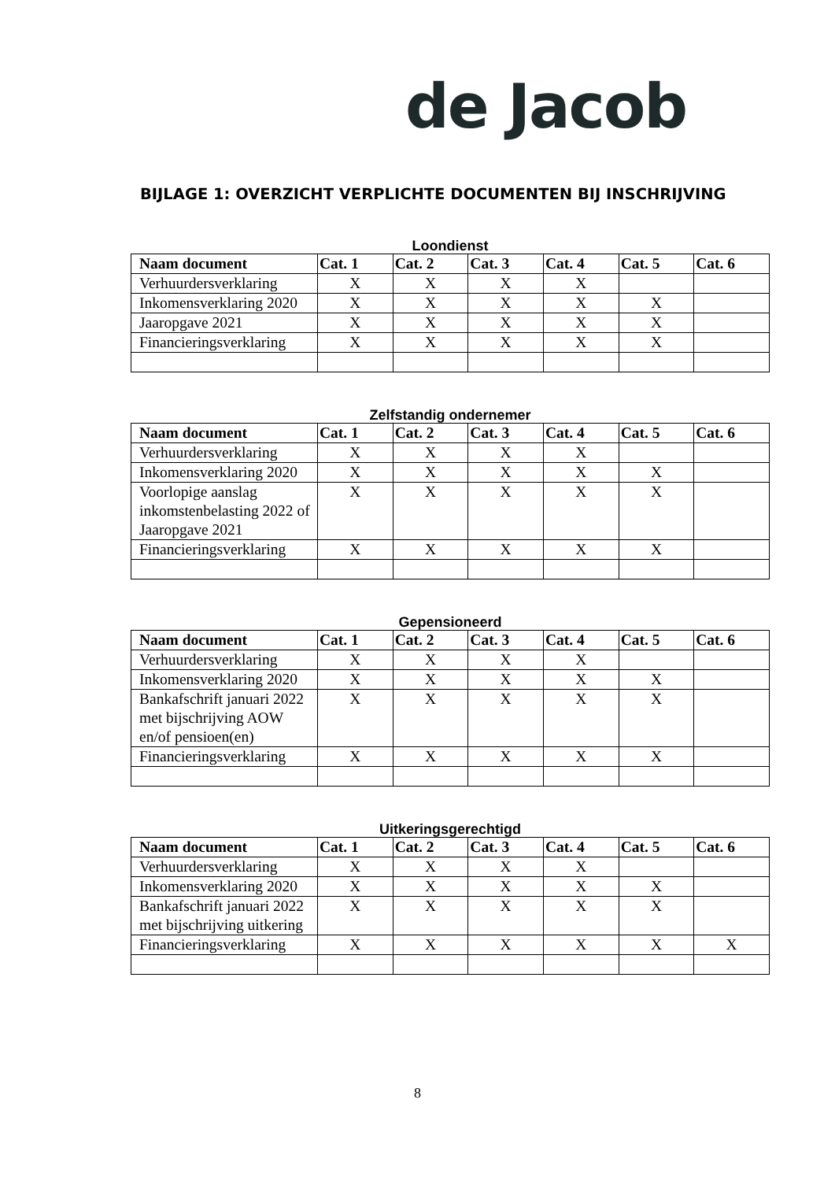de Jacob
BIJLAGE 1: OVERZICHT VERPLICHTE DOCUMENTEN BIJ INSCHRIJVING
Loondienst
| Naam document | Cat. 1 | Cat. 2 | Cat. 3 | Cat. 4 | Cat. 5 | Cat. 6 |
| --- | --- | --- | --- | --- | --- | --- |
| Verhuurdersverklaring | X | X | X | X | | |
| Inkomensverklaring 2020 | X | X | X | X | X | |
| Jaaropgave 2021 | X | X | X | X | X | |
| Financieringsverklaring | X | X | X | X | X | |
Zelfstandig ondernemer
| Naam document | Cat. 1 | Cat. 2 | Cat. 3 | Cat. 4 | Cat. 5 | Cat. 6 |
| --- | --- | --- | --- | --- | --- | --- |
| Verhuurdersverklaring | X | X | X | X | | |
| Inkomensverklaring 2020 | X | X | X | X | X | |
| Voorlopige aanslag inkomstenbelasting 2022 of Jaaropgave 2021 | X | X | X | X | X | |
| Financieringsverklaring | X | X | X | X | X | |
Gepensioneerd
| Naam document | Cat. 1 | Cat. 2 | Cat. 3 | Cat. 4 | Cat. 5 | Cat. 6 |
| --- | --- | --- | --- | --- | --- | --- |
| Verhuurdersverklaring | X | X | X | X | | |
| Inkomensverklaring 2020 | X | X | X | X | X | |
| Bankafschrift januari 2022 met bijschrijving AOW en/of pensioen(en) | X | X | X | X | X | |
| Financieringsverklaring | X | X | X | X | X | |
Uitkeringsgerechtigd
| Naam document | Cat. 1 | Cat. 2 | Cat. 3 | Cat. 4 | Cat. 5 | Cat. 6 |
| --- | --- | --- | --- | --- | --- | --- |
| Verhuurdersverklaring | X | X | X | X | | |
| Inkomensverklaring 2020 | X | X | X | X | X | |
| Bankafschrift januari 2022 met bijschrijving uitkering | X | X | X | X | X | |
| Financieringsverklaring | X | X | X | X | X | X |
8